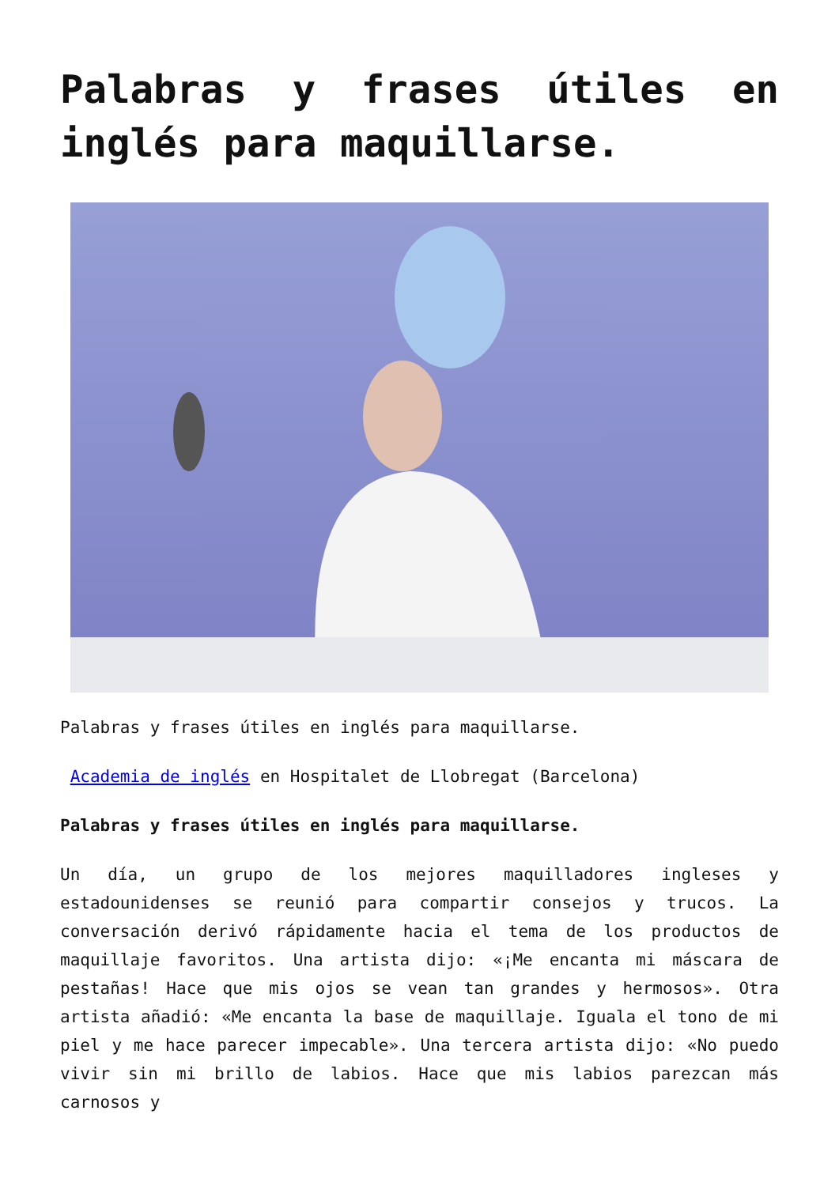Palabras y frases útiles en inglés para maquillarse.
Palabras y frases útiles en inglés para maquillarse.
Academia de inglés en Hospitalet de Llobregat (Barcelona)
Palabras y frases útiles en inglés para maquillarse.
Un día, un grupo de los mejores maquilladores ingleses y estadounidenses se reunió para compartir consejos y trucos. La conversación derivó rápidamente hacia el tema de los productos de maquillaje favoritos. Una artista dijo: «¡Me encanta mi máscara de pestañas! Hace que mis ojos se vean tan grandes y hermosos». Otra artista añadió: «Me encanta la base de maquillaje. Iguala el tono de mi piel y me hace parecer impecable». Una tercera artista dijo: «No puedo vivir sin mi brillo de labios. Hace que mis labios parezcan más carnosos y